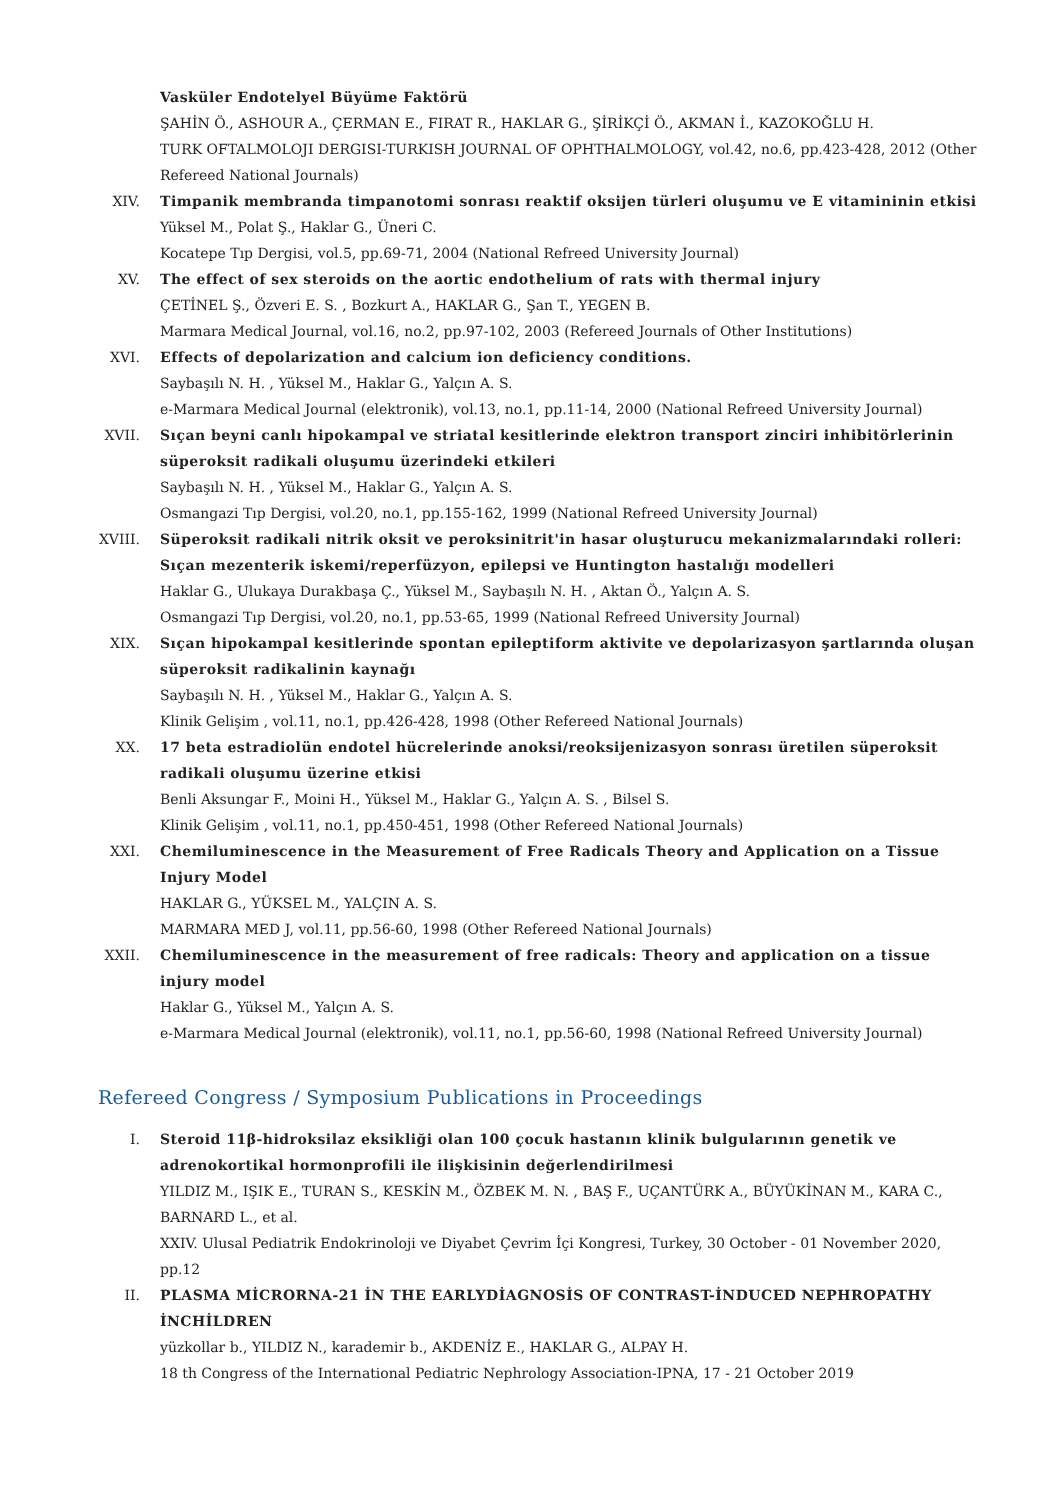Vasküler Endotelyel Büyüme Faktörü
ŞAHİN Ö., ASHOUR A., ÇERMAN E., FIRAT R., HAKLAR G., ŞİRİKÇİ Ö., AKMAN İ., KAZOKOĞLU H.
TURK OFTALMOLOJI DERGISI-TURKISH JOURNAL OF OPHTHALMOLOGY, vol.42, no.6, pp.423-428, 2012 (Other Refereed National Journals)
XIV. Timpanik membranda timpanotomi sonrası reaktif oksijen türleri oluşumu ve E vitamininin etkisi
Yüksel M., Polat Ş., Haklar G., Üneri C.
Kocatepe Tıp Dergisi, vol.5, pp.69-71, 2004 (National Refreed University Journal)
XV. The effect of sex steroids on the aortic endothelium of rats with thermal injury
ÇETİNEL Ş., Özveri E. S. , Bozkurt A., HAKLAR G., Şan T., YEGEN B.
Marmara Medical Journal, vol.16, no.2, pp.97-102, 2003 (Refereed Journals of Other Institutions)
XVI. Effects of depolarization and calcium ion deficiency conditions.
Saybaşılı N. H. , Yüksel M., Haklar G., Yalçın A. S.
e-Marmara Medical Journal (elektronik), vol.13, no.1, pp.11-14, 2000 (National Refreed University Journal)
XVII. Sıçan beyni canlı hipokampal ve striatal kesitlerinde elektron transport zinciri inhibitörlerinin süperoksit radikali oluşumu üzerindeki etkileri
Saybaşılı N. H. , Yüksel M., Haklar G., Yalçın A. S.
Osmangazi Tıp Dergisi, vol.20, no.1, pp.155-162, 1999 (National Refreed University Journal)
XVIII. Süperoksit radikali nitrik oksit ve peroksinitrit'in hasar oluşturucu mekanizmalarındaki rolleri: Sıçan mezenterik iskemi/reperfüzyon, epilepsi ve Huntington hastalığı modelleri
Haklar G., Ulukaya Durakbaşa Ç., Yüksel M., Saybaşılı N. H. , Aktan Ö., Yalçın A. S.
Osmangazi Tıp Dergisi, vol.20, no.1, pp.53-65, 1999 (National Refreed University Journal)
XIX. Sıçan hipokampal kesitlerinde spontan epileptiform aktivite ve depolarizasyon şartlarında oluşan süperoksit radikalinin kaynağı
Saybaşılı N. H. , Yüksel M., Haklar G., Yalçın A. S.
Klinik Gelişim , vol.11, no.1, pp.426-428, 1998 (Other Refereed National Journals)
XX. 17 beta estradiolün endotel hücrelerinde anoksi/reoksijenizasyon sonrası üretilen süperoksit radikali oluşumu üzerine etkisi
Benli Aksungar F., Moini H., Yüksel M., Haklar G., Yalçın A. S. , Bilsel S.
Klinik Gelişim , vol.11, no.1, pp.450-451, 1998 (Other Refereed National Journals)
XXI. Chemiluminescence in the Measurement of Free Radicals Theory and Application on a Tissue Injury Model
HAKLAR G., YÜKSEL M., YALÇIN A. S.
MARMARA MED J, vol.11, pp.56-60, 1998 (Other Refereed National Journals)
XXII. Chemiluminescence in the measurement of free radicals: Theory and application on a tissue injury model
Haklar G., Yüksel M., Yalçın A. S.
e-Marmara Medical Journal (elektronik), vol.11, no.1, pp.56-60, 1998 (National Refreed University Journal)
Refereed Congress / Symposium Publications in Proceedings
I. Steroid 11β-hidroksilaz eksikliği olan 100 çocuk hastanın klinik bulgularının genetik ve adrenokortikal hormonprofili ile ilişkisinin değerlendirilmesi
YILDIZ M., IŞIK E., TURAN S., KESKİN M., ÖZBEK M. N. , BAŞ F., UÇANTÜRK A., BÜYÜKİNAN M., KARA C., BARNARD L., et al.
XXIV. Ulusal Pediatrik Endokrinoloji ve Diyabet Çevrim İçi Kongresi, Turkey, 30 October - 01 November 2020, pp.12
II. PLASMA MİCRORNA-21 İN THE EARLYDİAGNOSİS OF CONTRAST-İNDUCED NEPHROPATHY İNCHİLDREN
yüzkollar b., YILDIZ N., karademir b., AKDENİZ E., HAKLAR G., ALPAY H.
18 th Congress of the International Pediatric Nephrology Association-IPNA, 17 - 21 October 2019